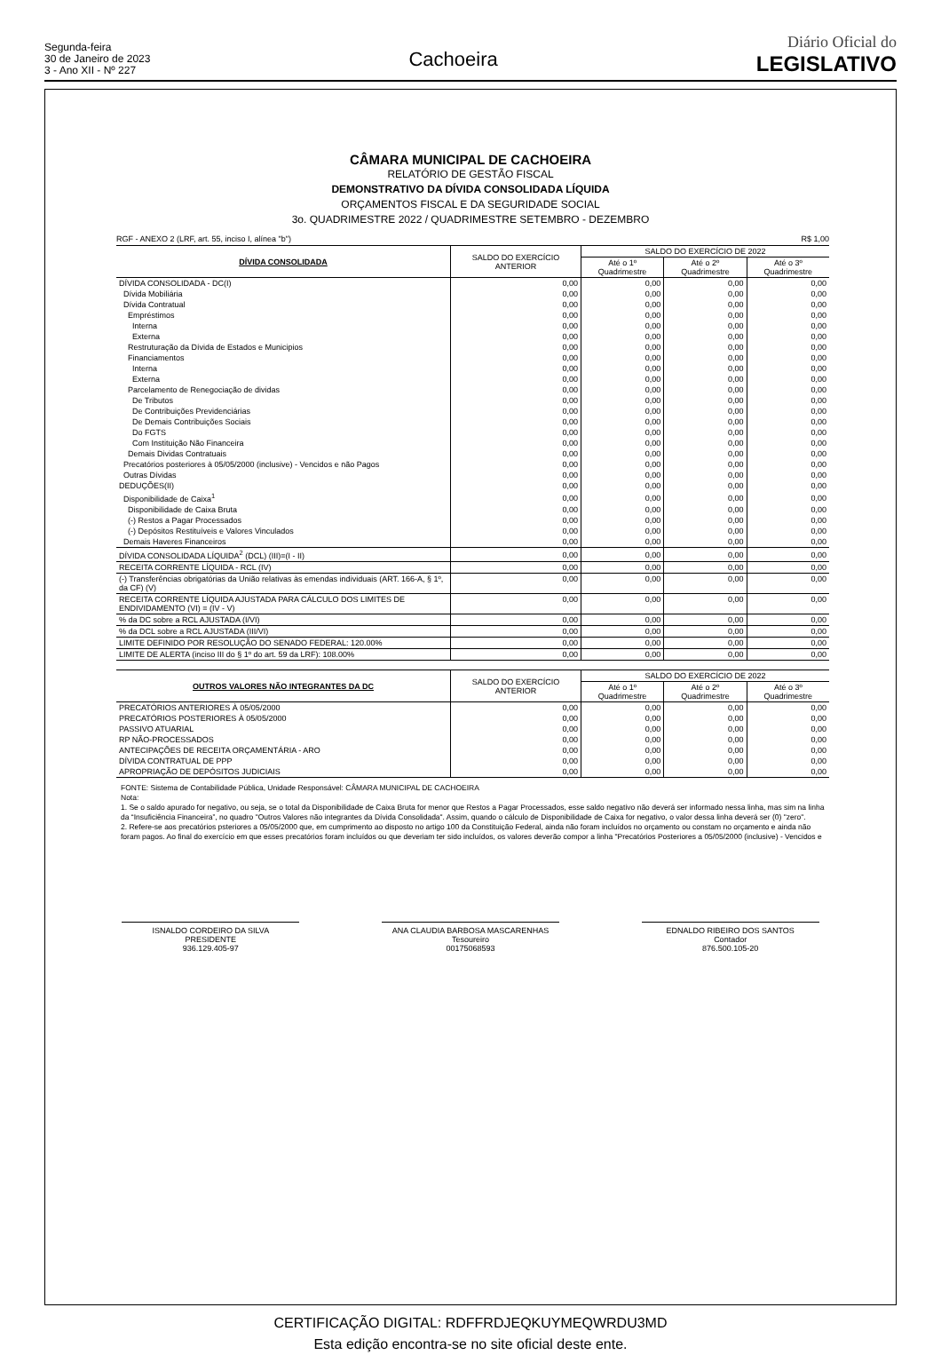Segunda-feira
30 de Janeiro de 2023
3 - Ano XII - Nº 227
Cachoeira
Diário Oficial do
LEGISLATIVO
CÂMARA MUNICIPAL DE CACHOEIRA
RELATÓRIO DE GESTÃO FISCAL
DEMONSTRATIVO DA DÍVIDA CONSOLIDADA LÍQUIDA
ORÇAMENTOS FISCAL E DA SEGURIDADE SOCIAL
3o. QUADRIMESTRE 2022 / QUADRIMESTRE SETEMBRO - DEZEMBRO
RGF - ANEXO 2 (LRF, art. 55, inciso I, alínea "b") R$ 1,00
| DÍVIDA CONSOLIDADA | SALDO DO EXERCÍCIO ANTERIOR | SALDO DO EXERCÍCIO DE 2022 | | |
| --- | --- | --- | --- | --- |
| | | Até o 1º Quadrimestre | Até o 2º Quadrimestre | Até o 3º Quadrimestre |
| DÍVIDA CONSOLIDADA - DC(I) | 0,00 | 0,00 | 0,00 | 0,00 |
| Dívida Mobiliária | 0,00 | 0,00 | 0,00 | 0,00 |
| Dívida Contratual | 0,00 | 0,00 | 0,00 | 0,00 |
| Empréstimos | 0,00 | 0,00 | 0,00 | 0,00 |
| Interna | 0,00 | 0,00 | 0,00 | 0,00 |
| Externa | 0,00 | 0,00 | 0,00 | 0,00 |
| Restruturação da Dívida de Estados e Municipios | 0,00 | 0,00 | 0,00 | 0,00 |
| Financiamentos | 0,00 | 0,00 | 0,00 | 0,00 |
| Interna | 0,00 | 0,00 | 0,00 | 0,00 |
| Externa | 0,00 | 0,00 | 0,00 | 0,00 |
| Parcelamento de Renegociação de dividas | 0,00 | 0,00 | 0,00 | 0,00 |
| De Tributos | 0,00 | 0,00 | 0,00 | 0,00 |
| De Contribuições Previdenciárias | 0,00 | 0,00 | 0,00 | 0,00 |
| De Demais Contribuições Sociais | 0,00 | 0,00 | 0,00 | 0,00 |
| Do FGTS | 0,00 | 0,00 | 0,00 | 0,00 |
| Com Instituição Não Financeira | 0,00 | 0,00 | 0,00 | 0,00 |
| Demais Dividas Contratuais | 0,00 | 0,00 | 0,00 | 0,00 |
| Precatórios posteriores à 05/05/2000 (inclusive) - Vencidos e não Pagos | 0,00 | 0,00 | 0,00 | 0,00 |
| Outras Dívidas | 0,00 | 0,00 | 0,00 | 0,00 |
| DEDUÇÕES(II) | 0,00 | 0,00 | 0,00 | 0,00 |
| Disponibilidade de Caixa<sup>1</sup> | 0,00 | 0,00 | 0,00 | 0,00 |
| Disponibilidade de Caixa Bruta | 0,00 | 0,00 | 0,00 | 0,00 |
| (-) Restos a Pagar Processados | 0,00 | 0,00 | 0,00 | 0,00 |
| (-) Depósitos Restituíveis e Valores Vinculados | 0,00 | 0,00 | 0,00 | 0,00 |
| Demais Haveres Financeiros | 0,00 | 0,00 | 0,00 | 0,00 |
| DÍVIDA CONSOLIDADA LÍQUIDA<sup>2</sup> (DCL) (III)=(I - II) | 0,00 | 0,00 | 0,00 | 0,00 |
| RECEITA CORRENTE LÍQUIDA - RCL (IV) | 0,00 | 0,00 | 0,00 | 0,00 |
| (-) Transferências obrigatórias da União relativas às emendas individuais (ART. 166-A, § 1º, da CF) (V) | 0,00 | 0,00 | 0,00 | 0,00 |
| RECEITA CORRENTE LÍQUIDA AJUSTADA PARA CÁLCULO DOS LIMITES DE ENDIVIDAMENTO (VI) = (IV - V) | 0,00 | 0,00 | 0,00 | 0,00 |
| % da DC sobre a RCL AJUSTADA (I/VI) | 0,00 | 0,00 | 0,00 | 0,00 |
| % da DCL sobre a RCL AJUSTADA (III/VI) | 0,00 | 0,00 | 0,00 | 0,00 |
| LIMITE DEFINIDO POR RESOLUÇÃO DO SENADO FEDERAL: 120.00% | 0,00 | 0,00 | 0,00 | 0,00 |
| LIMITE DE ALERTA (inciso III do § 1º do art. 59 da LRF): 108.00% | 0,00 | 0,00 | 0,00 | 0,00 |
| OUTROS VALORES NÃO INTEGRANTES DA DC | SALDO DO EXERCÍCIO ANTERIOR | SALDO DO EXERCÍCIO DE 2022 | | |
| --- | --- | --- | --- | --- |
| | | Até o 1º Quadrimestre | Até o 2º Quadrimestre | Até o 3º Quadrimestre |
| PRECATÓRIOS ANTERIORES À 05/05/2000 | 0,00 | 0,00 | 0,00 | 0,00 |
| PRECATÓRIOS POSTERIORES À 05/05/2000 | 0,00 | 0,00 | 0,00 | 0,00 |
| PASSIVO ATUARIAL | 0,00 | 0,00 | 0,00 | 0,00 |
| RP NÃO-PROCESSADOS | 0,00 | 0,00 | 0,00 | 0,00 |
| ANTECIPAÇÕES DE RECEITA ORÇAMENTÁRIA - ARO | 0,00 | 0,00 | 0,00 | 0,00 |
| DÍVIDA CONTRATUAL DE PPP | 0,00 | 0,00 | 0,00 | 0,00 |
| APROPRIAÇÃO DE DEPÓSITOS JUDICIAIS | 0,00 | 0,00 | 0,00 | 0,00 |
FONTE: Sistema de Contabilidade Pública, Unidade Responsável: CÂMARA MUNICIPAL DE CACHOEIRA
Nota:
1. Se o saldo apurado for negativo, ou seja, se o total da Disponibilidade de Caixa Bruta for menor que Restos a Pagar Processados, esse saldo negativo não deverá ser informado nessa linha, mas sim na linha da “Insuficiência Financeira”, no quadro "Outros Valores não integrantes da Dívida Consolidada". Assim, quando o cálculo de Disponibilidade de Caixa for negativo, o valor dessa linha deverá ser (0) "zero".
2. Refere-se aos precatórios psteriores a 05/05/2000 que, em cumprimento ao disposto no artigo 100 da Constituição Federal, ainda não foram incluídos no orçamento ou constam no orçamento e ainda não foram pagos. Ao final do exercício em que esses precatórios foram incluídos ou que deveriam ter sido incluídos, os valores deverão compor a linha "Precatórios Posteriores a 05/05/2000 (inclusive) - Vencidos e
ISNALDO CORDEIRO DA SILVA
PRESIDENTE
936.129.405-97
ANA CLAUDIA BARBOSA MASCARENHAS
Tesoureiro
00175068593
EDNALDO RIBEIRO DOS SANTOS
Contador
876.500.105-20
CERTIFICAÇÃO DIGITAL: RDFFRDJEQKUYMEQWRDU3MD
Esta edição encontra-se no site oficial deste ente.